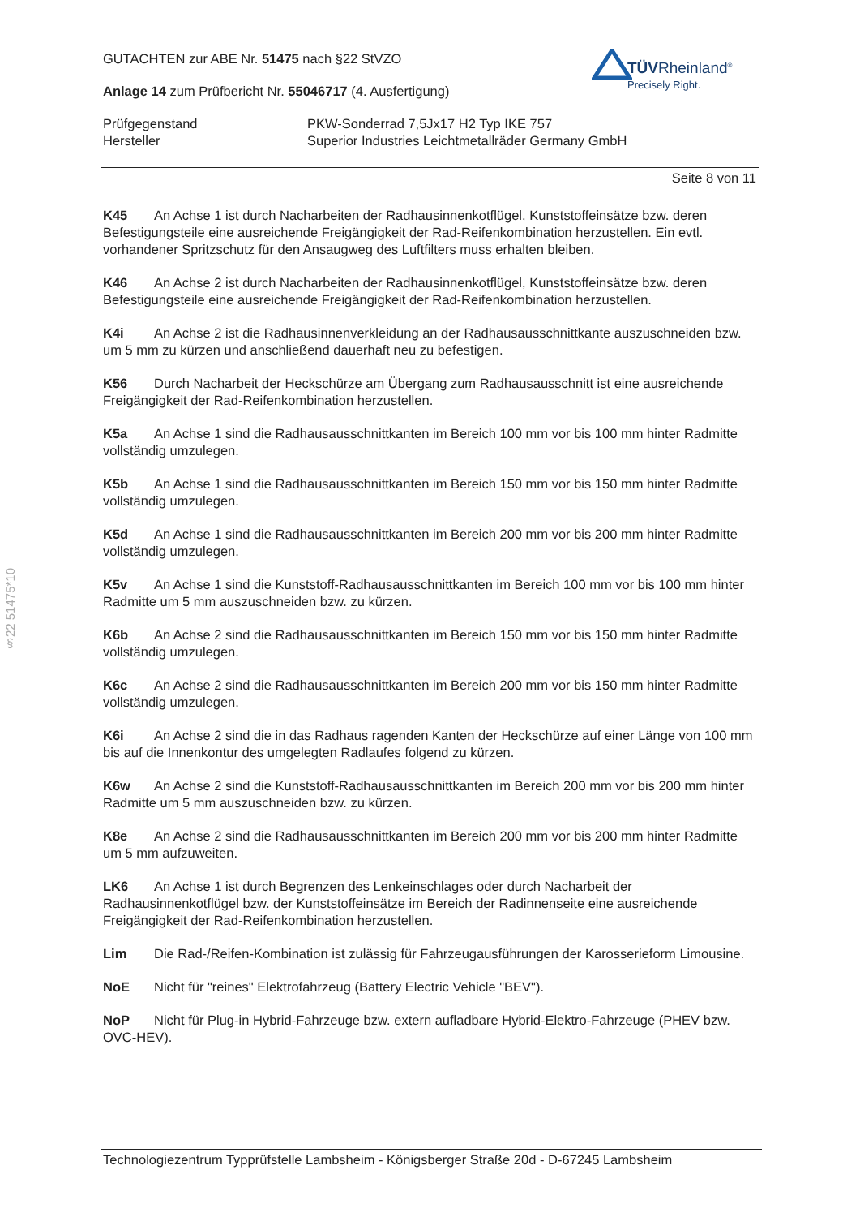§22 51475*10
TÜVRheinland<sup>®</sup>
Precisely Right.
GUTACHTEN zur ABE Nr. 51475 nach §22 StVZO
Anlage 14 zum Prüfbericht Nr. 55046717 (4. Ausfertigung)
Prüfgegenstand
Hersteller
PKW-Sonderrad 7,5Jx17 H2 Typ IKE 757
Superior Industries Leichtmetallräder Germany GmbH
Seite 8 von 11
K45 An Achse 1 ist durch Nacharbeiten der Radhausinnenkotflügel, Kunststoffeinsätze bzw. deren Befestigungsteile eine ausreichende Freigängigkeit der Rad-Reifenkombination herzustellen. Ein evtl. vorhandener Spritzschutz für den Ansaugweg des Luftfilters muss erhalten bleiben.
K46 An Achse 2 ist durch Nacharbeiten der Radhausinnenkotflügel, Kunststoffeinsätze bzw. deren Befestigungsteile eine ausreichende Freigängigkeit der Rad-Reifenkombination herzustellen.
K4i An Achse 2 ist die Radhausinnenverkleidung an der Radhausausschnittkante auszuschneiden bzw. um 5 mm zu kürzen und anschließend dauerhaft neu zu befestigen.
K56 Durch Nacharbeit der Heckschürze am Übergang zum Radhausausschnitt ist eine ausreichende Freigängigkeit der Rad-Reifenkombination herzustellen.
K5a An Achse 1 sind die Radhausausschnittkanten im Bereich 100 mm vor bis 100 mm hinter Radmitte vollständig umzulegen.
K5b An Achse 1 sind die Radhausausschnittkanten im Bereich 150 mm vor bis 150 mm hinter Radmitte vollständig umzulegen.
K5d An Achse 1 sind die Radhausausschnittkanten im Bereich 200 mm vor bis 200 mm hinter Radmitte vollständig umzulegen.
K5v An Achse 1 sind die Kunststoff-Radhausausschnittkanten im Bereich 100 mm vor bis 100 mm hinter Radmitte um 5 mm auszuschneiden bzw. zu kürzen.
K6b An Achse 2 sind die Radhausausschnittkanten im Bereich 150 mm vor bis 150 mm hinter Radmitte vollständig umzulegen.
K6c An Achse 2 sind die Radhausausschnittkanten im Bereich 200 mm vor bis 150 mm hinter Radmitte vollständig umzulegen.
K6i An Achse 2 sind die in das Radhaus ragenden Kanten der Heckschürze auf einer Länge von 100 mm bis auf die Innenkontur des umgelegten Radlaufes folgend zu kürzen.
K6w An Achse 2 sind die Kunststoff-Radhausausschnittkanten im Bereich 200 mm vor bis 200 mm hinter Radmitte um 5 mm auszuschneiden bzw. zu kürzen.
K8e An Achse 2 sind die Radhausausschnittkanten im Bereich 200 mm vor bis 200 mm hinter Radmitte um 5 mm aufzuweiten.
LK6 An Achse 1 ist durch Begrenzen des Lenkeinschlages oder durch Nacharbeit der Radhausinnenkotflügel bzw. der Kunststoffeinsätze im Bereich der Radinnenseite eine ausreichende Freigängigkeit der Rad-Reifenkombination herzustellen.
Lim Die Rad-/Reifen-Kombination ist zulässig für Fahrzeugausführungen der Karosserieform Limousine.
NoE Nicht für "reines" Elektrofahrzeug (Battery Electric Vehicle "BEV").
NoP Nicht für Plug-in Hybrid-Fahrzeuge bzw. extern aufladbare Hybrid-Elektro-Fahrzeuge (PHEV bzw. OVC-HEV).
Technologiezentrum Typprüfstelle Lambsheim - Königsberger Straße 20d - D-67245 Lambsheim